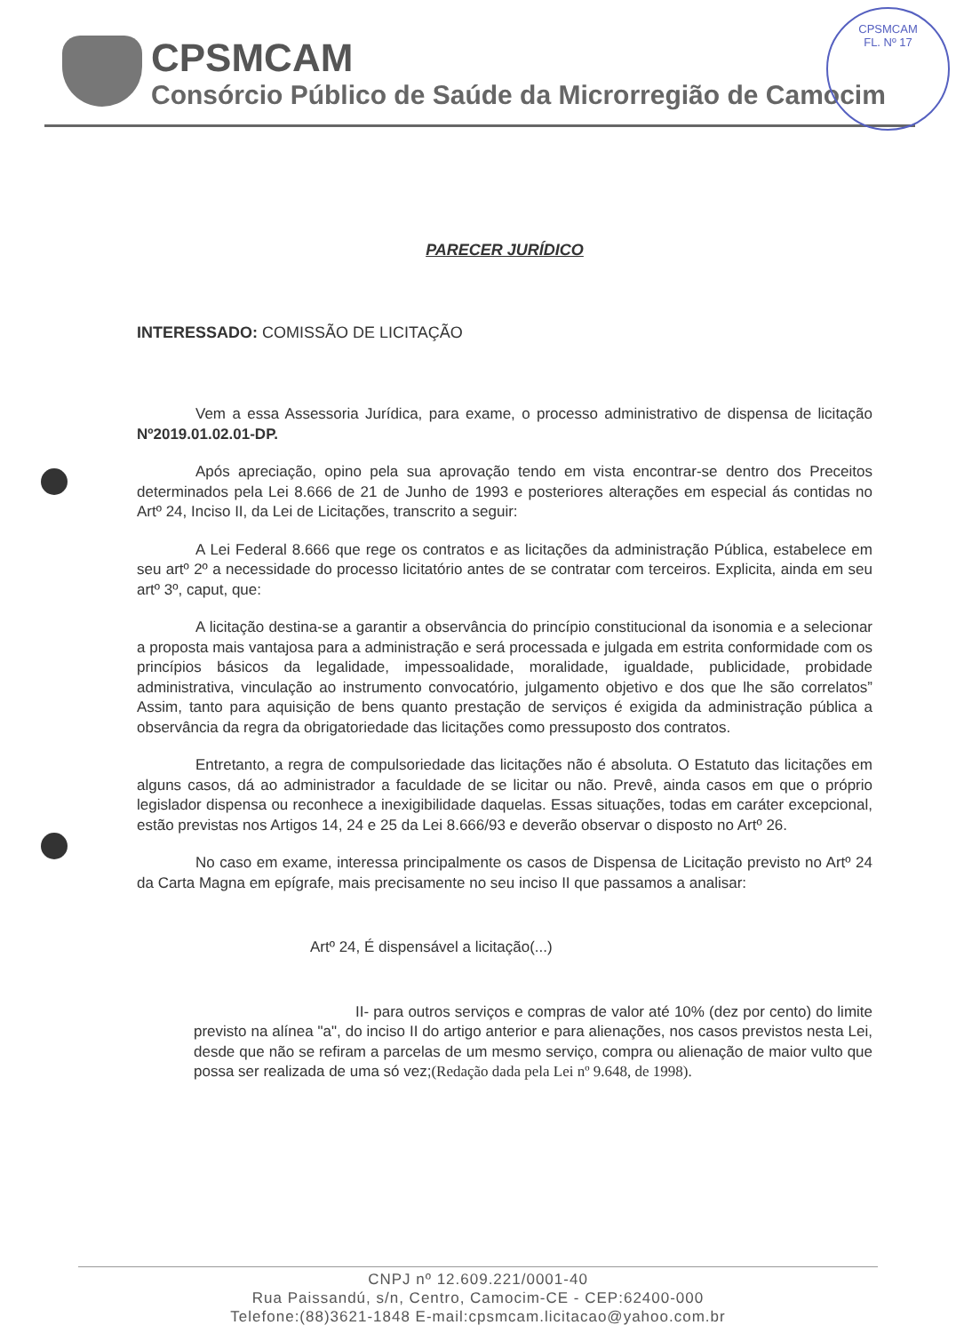CPSMCAM
Consórcio Público de Saúde da Microrregião de Camocim
CPSMCAM
FL. Nº 17
PARECER JURÍDICO
INTERESSADO: COMISSÃO DE LICITAÇÃO
Vem a essa Assessoria Jurídica, para exame, o processo administrativo de dispensa de licitação Nº2019.01.02.01-DP.
Após apreciação, opino pela sua aprovação tendo em vista encontrar-se dentro dos Preceitos determinados pela Lei 8.666 de 21 de Junho de 1993 e posteriores alterações em especial ás contidas no Artº 24, Inciso II, da Lei de Licitações, transcrito a seguir:
A Lei Federal 8.666 que rege os contratos e as licitações da administração Pública, estabelece em seu artº 2º a necessidade do processo licitatório antes de se contratar com terceiros. Explicita, ainda em seu artº 3º, caput, que:
A licitação destina-se a garantir a observância do princípio constitucional da isonomia e a selecionar a proposta mais vantajosa para a administração e será processada e julgada em estrita conformidade com os princípios básicos da legalidade, impessoalidade, moralidade, igualdade, publicidade, probidade administrativa, vinculação ao instrumento convocatório, julgamento objetivo e dos que lhe são correlatos” Assim, tanto para aquisição de bens quanto prestação de serviços é exigida da administração pública a observância da regra da obrigatoriedade das licitações como pressuposto dos contratos.
Entretanto, a regra de compulsoriedade das licitações não é absoluta. O Estatuto das licitações em alguns casos, dá ao administrador a faculdade de se licitar ou não. Prevê, ainda casos em que o próprio legislador dispensa ou reconhece a inexigibilidade daquelas. Essas situações, todas em caráter excepcional, estão previstas nos Artigos 14, 24 e 25 da Lei 8.666/93 e deverão observar o disposto no Artº 26.
No caso em exame, interessa principalmente os casos de Dispensa de Licitação previsto no Artº 24 da Carta Magna em epígrafe, mais precisamente no seu inciso II que passamos a analisar:
Artº 24, É dispensável a licitação(...)
II- para outros serviços e compras de valor até 10% (dez por cento) do limite previsto na alínea "a", do inciso II do artigo anterior e para alienações, nos casos previstos nesta Lei, desde que não se refiram a parcelas de um mesmo serviço, compra ou alienação de maior vulto que possa ser realizada de uma só vez;(Redação dada pela Lei nº 9.648, de 1998).
CNPJ nº 12.609.221/0001-40
Rua Paissandú, s/n, Centro, Camocim-CE - CEP:62400-000
Telefone:(88)3621-1848 E-mail:cpsmcam.licitacao@yahoo.com.br